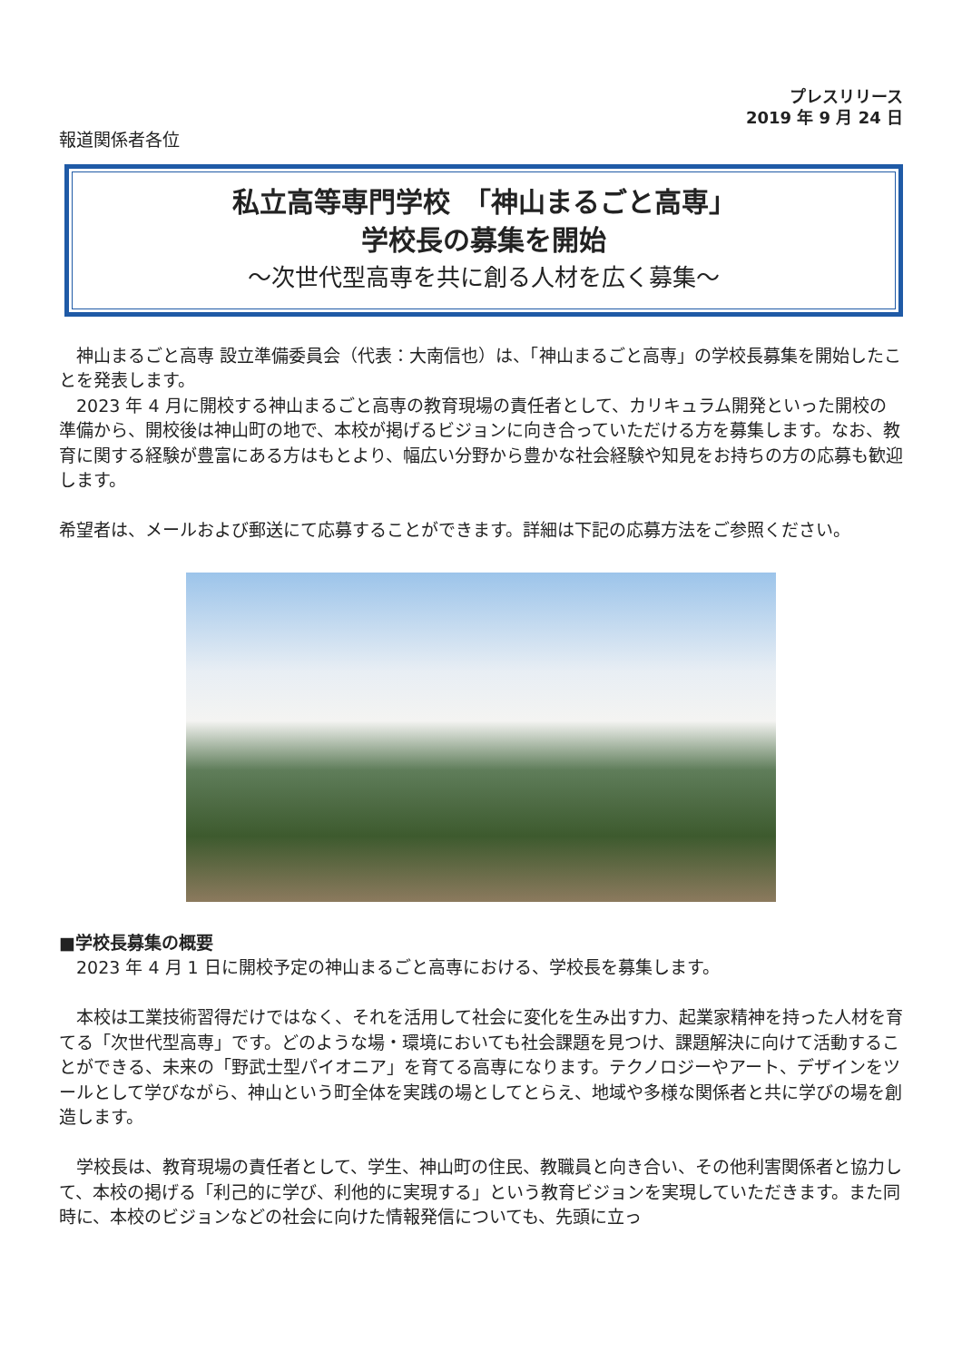プレスリリース
2019 年 9 月 24 日
報道関係者各位
私立高等専門学校　「神山まるごと高専」
学校長の募集を開始
～次世代型高専を共に創る人材を広く募集～
　神山まるごと高専 設立準備委員会（代表：大南信也）は、「神山まるごと高専」の学校長募集を開始したことを発表します。
　2023 年 4 月に開校する神山まるごと高専の教育現場の責任者として、カリキュラム開発といった開校の準備から、開校後は神山町の地で、本校が掲げるビジョンに向き合っていただける方を募集します。なお、教育に関する経験が豊富にある方はもとより、幅広い分野から豊かな社会経験や知見をお持ちの方の応募も歓迎します。
希望者は、メールおよび郵送にて応募することができます。詳細は下記の応募方法をご参照ください。
■学校長募集の概要
　2023 年 4 月 1 日に開校予定の神山まるごと高専における、学校長を募集します。
　本校は工業技術習得だけではなく、それを活用して社会に変化を生み出す力、起業家精神を持った人材を育てる「次世代型高専」です。どのような場・環境においても社会課題を見つけ、課題解決に向けて活動することができる、未来の「野武士型パイオニア」を育てる高専になります。テクノロジーやアート、デザインをツールとして学びながら、神山という町全体を実践の場としてとらえ、地域や多様な関係者と共に学びの場を創造します。
　学校長は、教育現場の責任者として、学生、神山町の住民、教職員と向き合い、その他利害関係者と協力して、本校の掲げる「利己的に学び、利他的に実現する」という教育ビジョンを実現していただきます。また同時に、本校のビジョンなどの社会に向けた情報発信についても、先頭に立っ